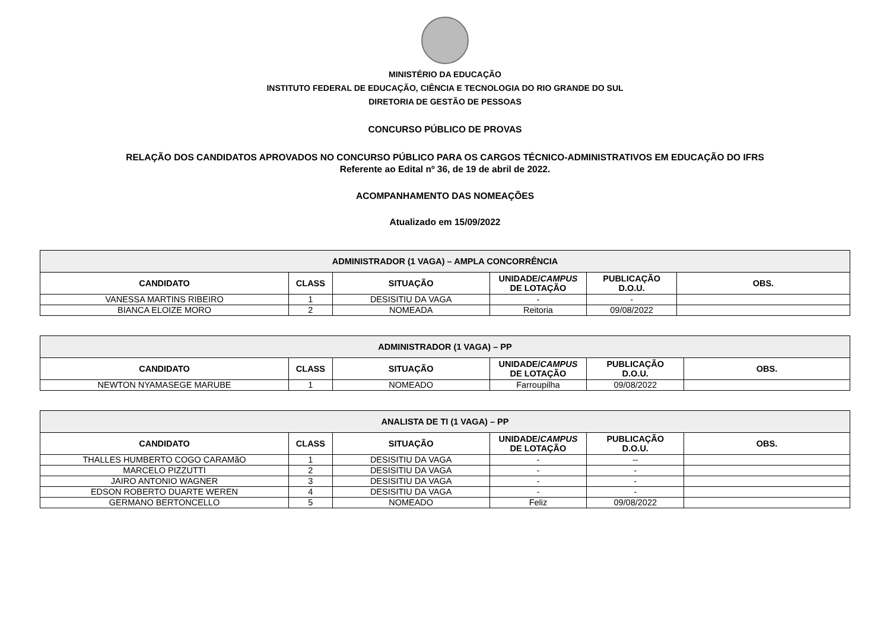MINISTÉRIO DA EDUCAÇÃO
INSTITUTO FEDERAL DE EDUCAÇÃO, CIÊNCIA E TECNOLOGIA DO RIO GRANDE DO SUL
DIRETORIA DE GESTÃO DE PESSOAS
CONCURSO PÚBLICO DE PROVAS
RELAÇÃO DOS CANDIDATOS APROVADOS NO CONCURSO PÚBLICO PARA OS CARGOS TÉCNICO-ADMINISTRATIVOS EM EDUCAÇÃO DO IFRS
Referente ao Edital nº 36, de 19 de abril de 2022.
ACOMPANHAMENTO DAS NOMEAÇÕES
Atualizado em 15/09/2022
| ADMINISTRADOR (1 VAGA) – AMPLA CONCORRÊNCIA | | | | | |
| --- | --- | --- | --- | --- | --- |
| CANDIDATO | CLASS | SITUAÇÃO | UNIDADE/ CAMPUS DE LOTAÇÃO | PUBLICAÇÃO D.O.U. | OBS. |
| VANESSA MARTINS RIBEIRO | 1 | DESISITIU DA VAGA | - | - | |
| BIANCA ELOIZE MORO | 2 | NOMEADA | Reitoria | 09/08/2022 | |
| ADMINISTRADOR (1 VAGA) – PP | | | | | |
| --- | --- | --- | --- | --- | --- |
| CANDIDATO | CLASS | SITUAÇÃO | UNIDADE/ CAMPUS DE LOTAÇÃO | PUBLICAÇÃO D.O.U. | OBS. |
| NEWTON NYAMASEGE MARUBE | 1 | NOMEADO | Farroupilha | 09/08/2022 | |
| ANALISTA DE TI (1 VAGA) – PP | | | | | |
| --- | --- | --- | --- | --- | --- |
| CANDIDATO | CLASS | SITUAÇÃO | UNIDADE/ CAMPUS DE LOTAÇÃO | PUBLICAÇÃO D.O.U. | OBS. |
| THALLES HUMBERTO COGO CARAMãO | 1 | DESISITIU DA VAGA | - | -- | |
| MARCELO PIZZUTTI | 2 | DESISITIU DA VAGA | - | - | |
| JAIRO ANTONIO WAGNER | 3 | DESISITIU DA VAGA | - | - | |
| EDSON ROBERTO DUARTE WEREN | 4 | DESISITIU DA VAGA | - | - | |
| GERMANO BERTONCELLO | 5 | NOMEADO | Feliz | 09/08/2022 | |